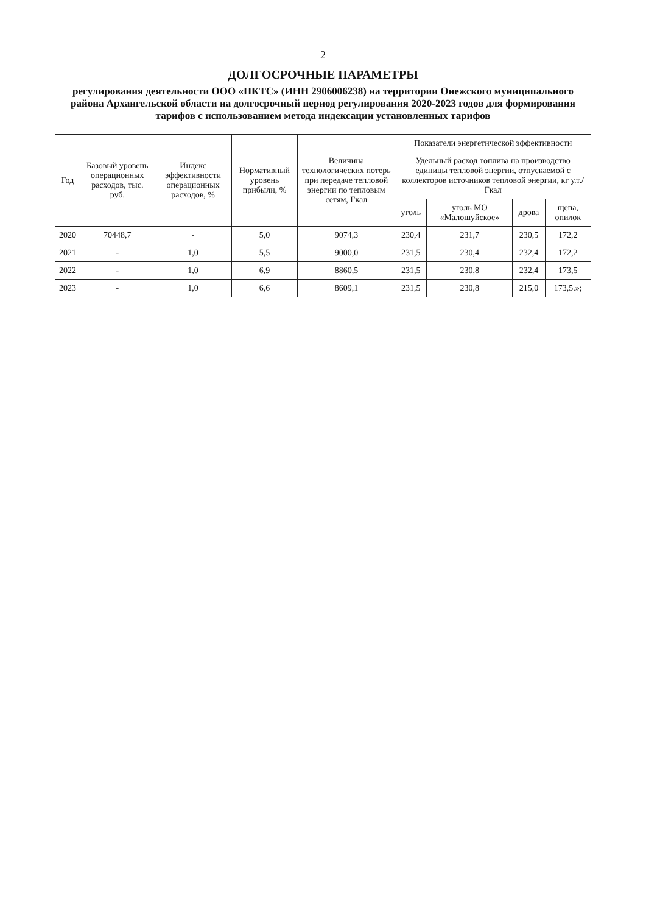2
ДОЛГОСРОЧНЫЕ ПАРАМЕТРЫ
регулирования деятельности ООО «ПКТС» (ИНН 2906006238) на территории Онежского муниципального района Архангельской области на долгосрочный период регулирования 2020-2023 годов для формирования тарифов с использованием метода индексации установленных тарифов
| Год | Базовый уровень операционных расходов, тыс. руб. | Индекс эффективности операционных расходов, % | Нормативный уровень прибыли, % | Величина технологических потерь при передаче тепловой энергии по тепловым сетям, Гкал | Показатели энергетической эффективности | | | |
| --- | --- | --- | --- | --- | --- | --- | --- | --- |
| | | | | | Удельный расход топлива на производство единицы тепловой энергии, отпускаемой с коллекторов источников тепловой энергии, кг у.т./Гкал | | | |
| | | | | | уголь | уголь МО «Малошуйское» | дрова | щепа, опилок |
| 2020 | 70448,7 | - | 5,0 | 9074,3 | 230,4 | 231,7 | 230,5 | 172,2 |
| 2021 | - | 1,0 | 5,5 | 9000,0 | 231,5 | 230,4 | 232,4 | 172,2 |
| 2022 | - | 1,0 | 6,9 | 8860,5 | 231,5 | 230,8 | 232,4 | 173,5 |
| 2023 | - | 1,0 | 6,6 | 8609,1 | 231,5 | 230,8 | 215,0 | 173,5.»; |